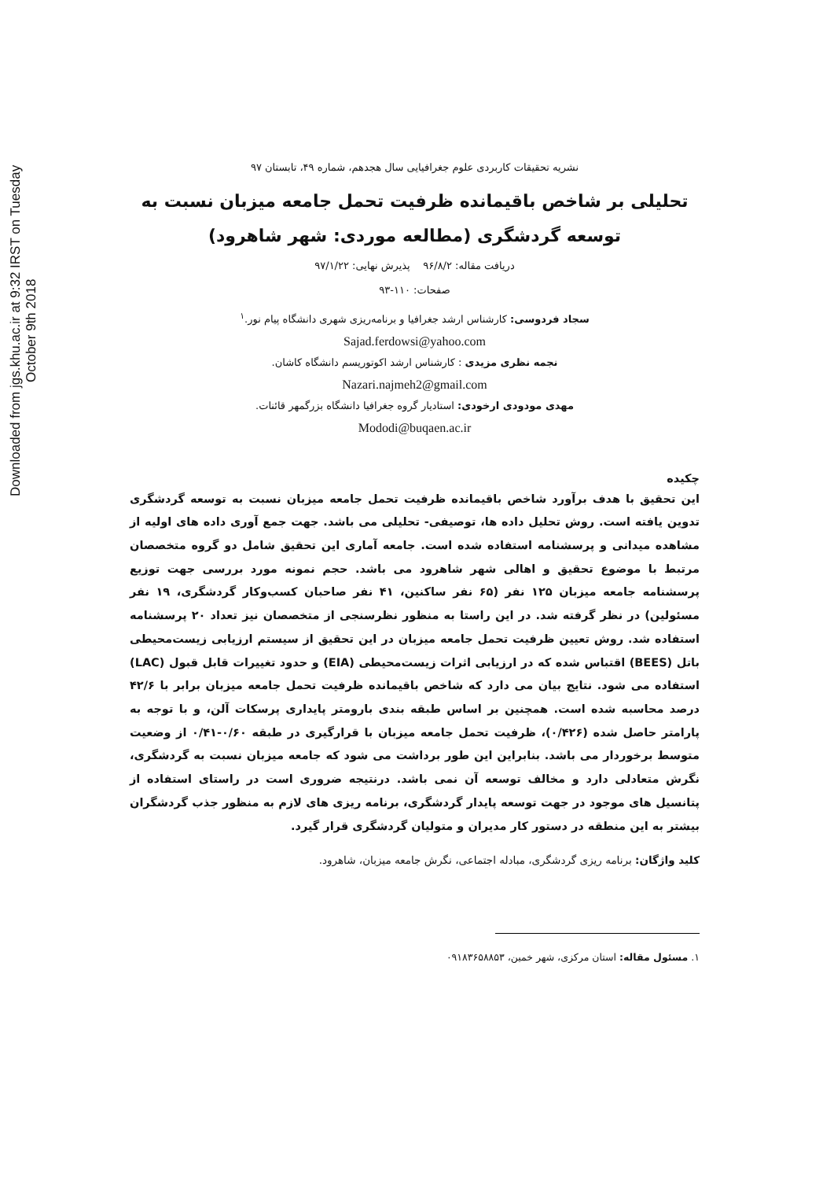Downloaded from jgs.khu.ac.ir at 9:32 IRST on Tuesday October 9th 2018
نشریه تحقیقات کاربردی علوم جغرافیایی سال هجدهم، شماره ۴۹، تابستان ۹۷
تحلیلی بر شاخص باقیمانده ظرفیت تحمل جامعه میزبان نسبت به توسعه گردشگری (مطالعه موردی: شهر شاهرود)
دریافت مقاله: ۹۶/۸/۲ پذیرش نهایی: ۹۷/۱/۲۲
صفحات: ۱۱۰-۹۳
سجاد فردوسی: کارشناس ارشد جغرافیا و برنامه‌ریزی شهری دانشگاه پیام نور.<sup>۱</sup>
Sajad.ferdowsi@yahoo.com
نجمه نظری مزیدی : کارشناس ارشد اکوتوریسم دانشگاه کاشان.
Nazari.najmeh2@gmail.com
مهدی مودودی ارخودی: استادیار گروه جغرافیا دانشگاه بزرگمهر قائنات.
Mododi@buqaen.ac.ir
چکیده
این تحقیق با هدف برآورد شاخص باقیمانده ظرفیت تحمل جامعه میزبان نسبت به توسعه گردشگری تدوین یافته است. روش تحلیل داده ها، توصیفی- تحلیلی می باشد. جهت جمع آوری داده های اولیه از مشاهده میدانی و پرسشنامه استفاده شده است. جامعه آماری این تحقیق شامل دو گروه متخصصان مرتبط با موضوع تحقیق و اهالی شهر شاهرود می باشد. حجم نمونه مورد بررسی جهت توزیع پرسشنامه جامعه میزبان ۱۲۵ نفر (۶۵ نفر ساکنین، ۴۱ نفر صاحبان کسب‌وکار گردشگری، ۱۹ نفر مسئولین) در نظر گرفته شد. در این راستا به منظور نظرسنجی از متخصصان نیز تعداد ۲۰ پرسشنامه استفاده شد. روش تعیین ظرفیت تحمل جامعه میزبان در این تحقیق از سیستم ارزیابی زیست‌محیطی باتل (BEES) اقتباس شده که در ارزیابی اثرات زیست‌محیطی (EIA) و حدود تغییرات قابل قبول (LAC) استفاده می شود. نتایج بیان می دارد که شاخص باقیمانده ظرفیت تحمل جامعه میزبان برابر با ۴۲/۶ درصد محاسبه شده است. همچنین بر اساس طبقه بندی بارومتر پایداری پرسکات آلن، و با توجه به پارامتر حاصل شده (۰/۴۲۶)، ظرفیت تحمل جامعه میزبان با قرارگیری در طبقه ۰/۶۰-۰/۴۱ از وضعیت متوسط برخوردار می باشد. بنابراین این طور برداشت می شود که جامعه میزبان نسبت به گردشگری، نگرش متعادلی دارد و مخالف توسعه آن نمی باشد. درنتیجه ضروری است در راستای استفاده از پتانسیل های موجود در جهت توسعه پایدار گردشگری، برنامه ریزی های لازم به منظور جذب گردشگران بیشتر به این منطقه در دستور کار مدیران و متولیان گردشگری قرار گیرد.
کلید واژگان: برنامه ریزی گردشگری، مبادله اجتماعی، نگرش جامعه میزبان، شاهرود.
۱. مسئول مقاله: استان مرکزی، شهر خمین، ۰۹۱۸۳۶۵۸۸۵۳